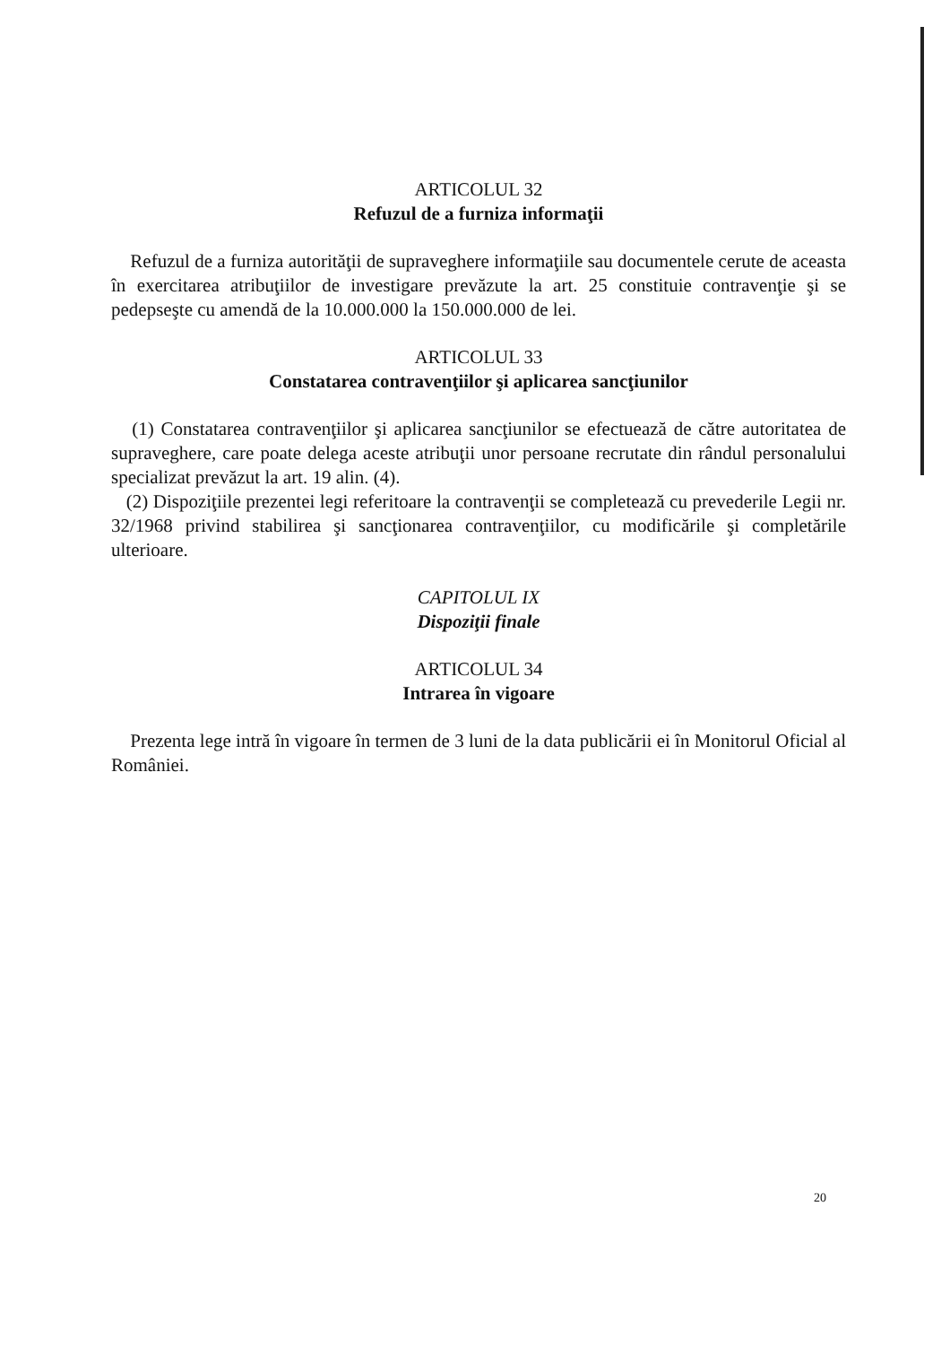ARTICOLUL 32
Refuzul de a furniza informaţii
Refuzul de a furniza autorităţii de supraveghere informaţiile sau documentele cerute de aceasta în exercitarea atribuţiilor de investigare prevăzute la art. 25 constituie contravenţie şi se pedepseşte cu amendă de la 10.000.000 la 150.000.000 de lei.
ARTICOLUL 33
Constatarea contravenţiilor şi aplicarea sancţiunilor
(1) Constatarea contravenţiilor şi aplicarea sancţiunilor se efectuează de către autoritatea de supraveghere, care poate delega aceste atribuţii unor persoane recrutate din rândul personalului specializat prevăzut la art. 19 alin. (4).
(2) Dispoziţiile prezentei legi referitoare la contravenţii se completează cu prevederile Legii nr. 32/1968 privind stabilirea şi sancţionarea contravenţiilor, cu modificările şi completările ulterioare.
CAPITOLUL IX
Dispoziţii finale
ARTICOLUL 34
Intrarea în vigoare
Prezenta lege intră în vigoare în termen de 3 luni de la data publicării ei în Monitorul Oficial al României.
20